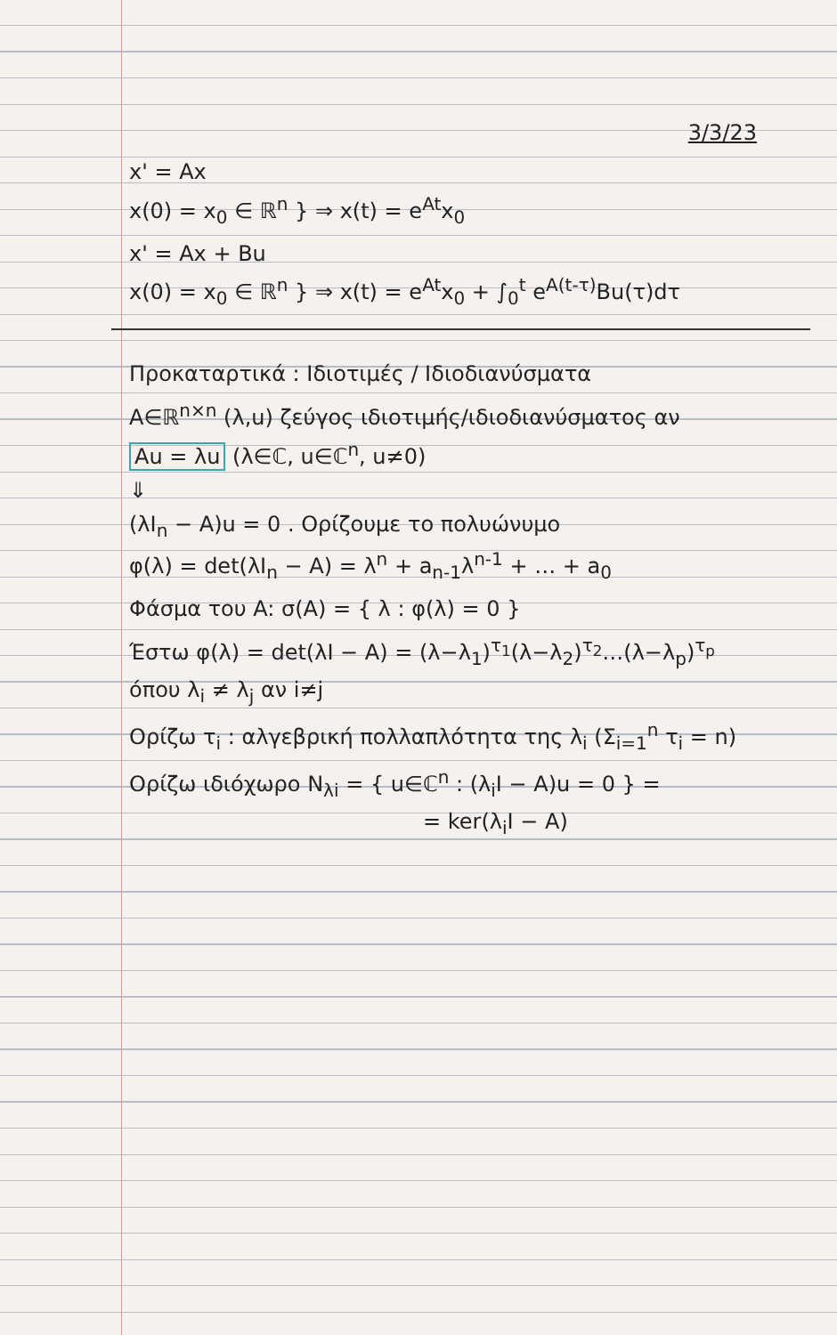3/3/23
x' = Ax
x(0) = x<sub>0</sub> ∈ ℝ<sup>n</sup> } ⇒ x(t) = e<sup>At</sup>x<sub>0</sub>
x' = Ax + Bu
x(0) = x<sub>0</sub> ∈ ℝ<sup>n</sup> } ⇒ x(t) = e<sup>At</sup>x<sub>0</sub> + ∫<sub>0</sub><sup>t</sup> e<sup>A(t-τ)</sup>Bu(τ)dτ
Προκαταρτικά : Ιδιοτιμές / Ιδιοδιανύσματα
A∈ℝ<sup>n×n</sup> (λ,u) ζεύγος ιδιοτιμής/ιδιοδιανύσματος αν
Au = λu (λ∈ℂ, u∈ℂ<sup>n</sup>, u≠0)
⇓
(λI<sub>n</sub> − A)u = 0 . Ορίζουμε το πολυώνυμο
φ(λ) = det(λI<sub>n</sub> − A) = λ<sup>n</sup> + a<sub>n-1</sub>λ<sup>n-1</sup> + … + a<sub>0</sub>
Φάσμα του A: σ(A) = { λ : φ(λ) = 0 }
Έστω φ(λ) = det(λI − A) = (λ−λ<sub>1</sub>)<sup>τ<sub>1</sub></sup>(λ−λ<sub>2</sub>)<sup>τ<sub>2</sub></sup>…(λ−λ<sub>p</sub>)<sup>τ<sub>p</sub></sup>
όπου λ<sub>i</sub> ≠ λ<sub>j</sub> αν i≠j
Ορίζω τ<sub>i</sub> : αλγεβρική πολλαπλότητα της λ<sub>i</sub> (Σ<sub>i=1</sub><sup>n</sup> τ<sub>i</sub> = n)
Ορίζω ιδιόχωρο N<sub>λi</sub> = { u∈ℂ<sup>n</sup> : (λ<sub>i</sub>I − A)u = 0 } =
= ker(λ<sub>i</sub>I − A)